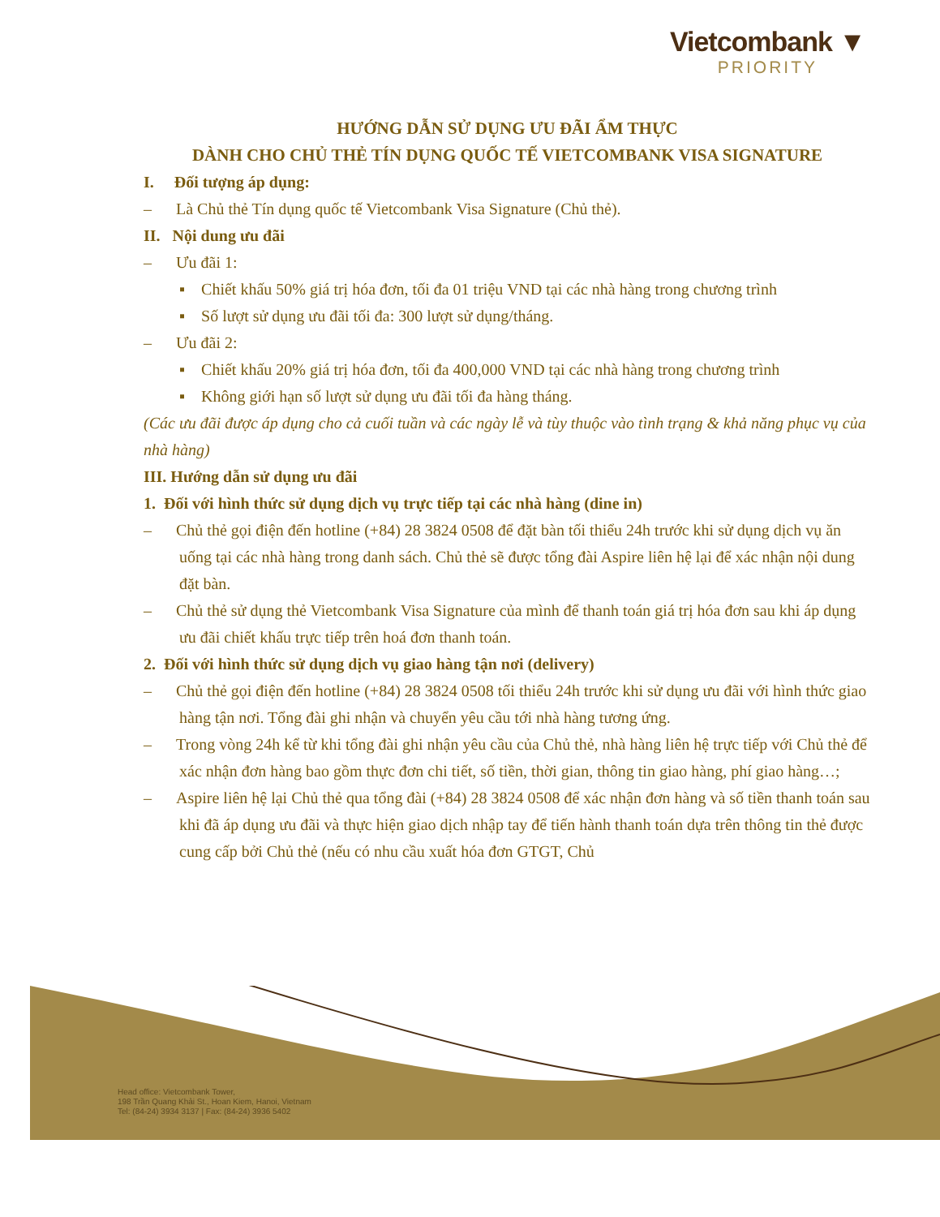Vietcombank ▼
PRIORITY
HƯỚNG DẪN SỬ DỤNG ƯU ĐÃI ẨM THỰC
DÀNH CHO CHỦ THẺ TÍN DỤNG QUỐC TẾ VIETCOMBANK VISA SIGNATURE
I. Đối tượng áp dụng:
– Là Chủ thẻ Tín dụng quốc tế Vietcombank Visa Signature (Chủ thẻ).
II. Nội dung ưu đãi
– Ưu đãi 1:
▪ Chiết khấu 50% giá trị hóa đơn, tối đa 01 triệu VND tại các nhà hàng trong chương trình
▪ Số lượt sử dụng ưu đãi tối đa: 300 lượt sử dụng/tháng.
– Ưu đãi 2:
▪ Chiết khấu 20% giá trị hóa đơn, tối đa 400,000 VND tại các nhà hàng trong chương trình
▪ Không giới hạn số lượt sử dụng ưu đãi tối đa hàng tháng.
(Các ưu đãi được áp dụng cho cả cuối tuần và các ngày lễ và tùy thuộc vào tình trạng & khả năng phục vụ của nhà hàng)
III. Hướng dẫn sử dụng ưu đãi
1. Đối với hình thức sử dụng dịch vụ trực tiếp tại các nhà hàng (dine in)
– Chủ thẻ gọi điện đến hotline (+84) 28 3824 0508 để đặt bàn tối thiểu 24h trước khi sử dụng dịch vụ ăn uống tại các nhà hàng trong danh sách. Chủ thẻ sẽ được tổng đài Aspire liên hệ lại để xác nhận nội dung đặt bàn.
– Chủ thẻ sử dụng thẻ Vietcombank Visa Signature của mình để thanh toán giá trị hóa đơn sau khi áp dụng ưu đãi chiết khấu trực tiếp trên hoá đơn thanh toán.
2. Đối với hình thức sử dụng dịch vụ giao hàng tận nơi (delivery)
– Chủ thẻ gọi điện đến hotline (+84) 28 3824 0508 tối thiểu 24h trước khi sử dụng ưu đãi với hình thức giao hàng tận nơi. Tổng đài ghi nhận và chuyển yêu cầu tới nhà hàng tương ứng.
– Trong vòng 24h kể từ khi tổng đài ghi nhận yêu cầu của Chủ thẻ, nhà hàng liên hệ trực tiếp với Chủ thẻ để xác nhận đơn hàng bao gồm thực đơn chi tiết, số tiền, thời gian, thông tin giao hàng, phí giao hàng…;
– Aspire liên hệ lại Chủ thẻ qua tổng đài (+84) 28 3824 0508 để xác nhận đơn hàng và số tiền thanh toán sau khi đã áp dụng ưu đãi và thực hiện giao dịch nhập tay để tiến hành thanh toán dựa trên thông tin thẻ được cung cấp bởi Chủ thẻ (nếu có nhu cầu xuất hóa đơn GTGT, Chủ
Head office: Vietcombank Tower,
198 Trần Quang Khải St., Hoan Kiem, Hanoi, Vietnam
Tel: (84-24) 3934 3137 | Fax: (84-24) 3936 5402